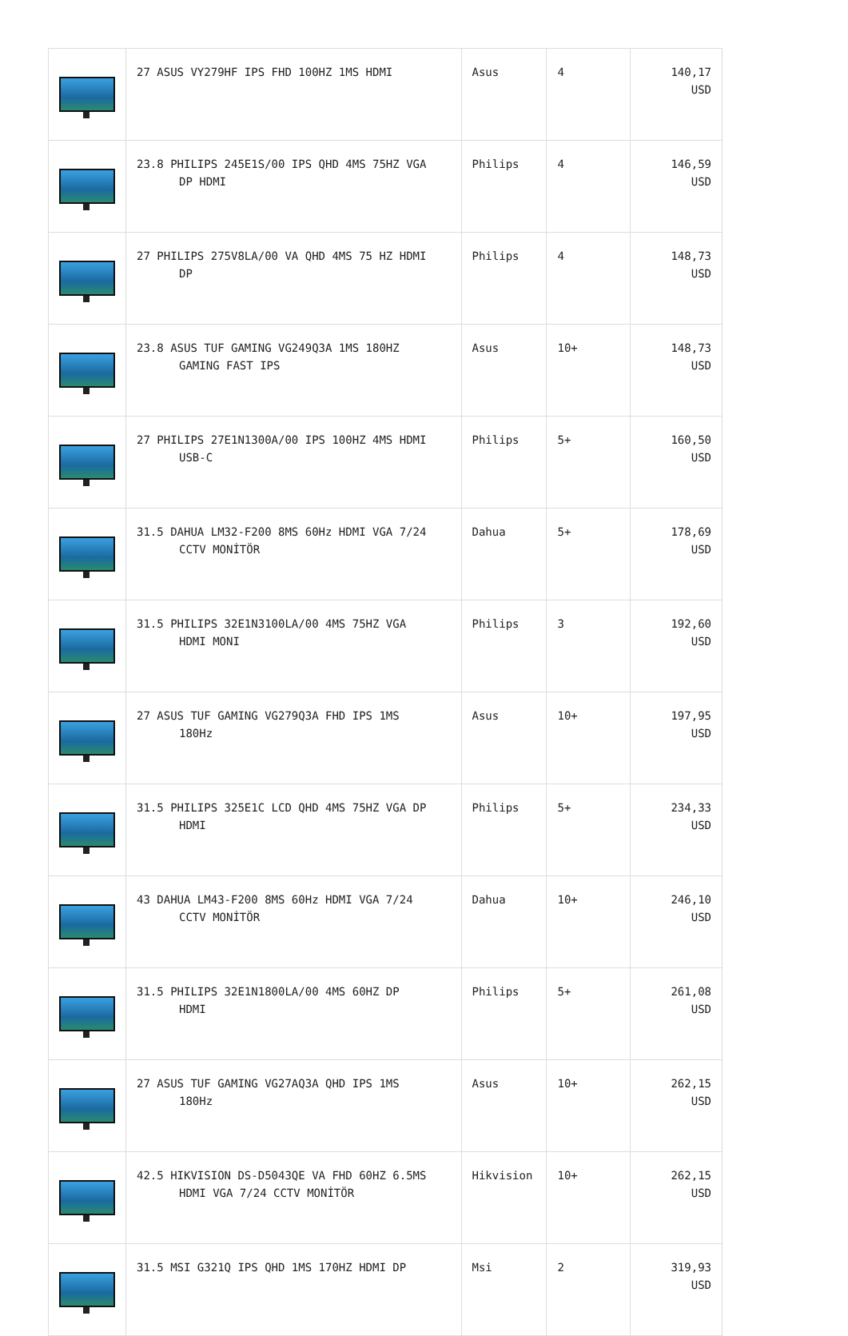| | 27 ASUS VY279HF IPS FHD 100HZ 1MS HDMI | Asus | 4 | 140,17 USD |
| | 23.8 PHILIPS 245E1S/00 IPS QHD 4MS 75HZ VGA DP HDMI | Philips | 4 | 146,59 USD |
| | 27 PHILIPS 275V8LA/00 VA QHD 4MS 75 HZ HDMI DP | Philips | 4 | 148,73 USD |
| | 23.8 ASUS TUF GAMING VG249Q3A 1MS 180HZ GAMING FAST IPS | Asus | 10+ | 148,73 USD |
| | 27 PHILIPS 27E1N1300A/00 IPS 100HZ 4MS HDMI USB-C | Philips | 5+ | 160,50 USD |
| | 31.5 DAHUA LM32-F200 8MS 60Hz HDMI VGA 7/24 CCTV MONİTÖR | Dahua | 5+ | 178,69 USD |
| | 31.5 PHILIPS 32E1N3100LA/00 4MS 75HZ VGA HDMI MONI | Philips | 3 | 192,60 USD |
| | 27 ASUS TUF GAMING VG279Q3A FHD IPS 1MS 180Hz | Asus | 10+ | 197,95 USD |
| | 31.5 PHILIPS 325E1C LCD QHD 4MS 75HZ VGA DP HDMI | Philips | 5+ | 234,33 USD |
| | 43 DAHUA LM43-F200 8MS 60Hz HDMI VGA 7/24 CCTV MONİTÖR | Dahua | 10+ | 246,10 USD |
| | 31.5 PHILIPS 32E1N1800LA/00 4MS 60HZ DP HDMI | Philips | 5+ | 261,08 USD |
| | 27 ASUS TUF GAMING VG27AQ3A QHD IPS 1MS 180Hz | Asus | 10+ | 262,15 USD |
| | 42.5 HIKVISION DS-D5043QE VA FHD 60HZ 6.5MS HDMI VGA 7/24 CCTV MONİTÖR | Hikvision | 10+ | 262,15 USD |
| | 31.5 MSI G321Q IPS QHD 1MS 170HZ HDMI DP | Msi | 2 | 319,93 USD |